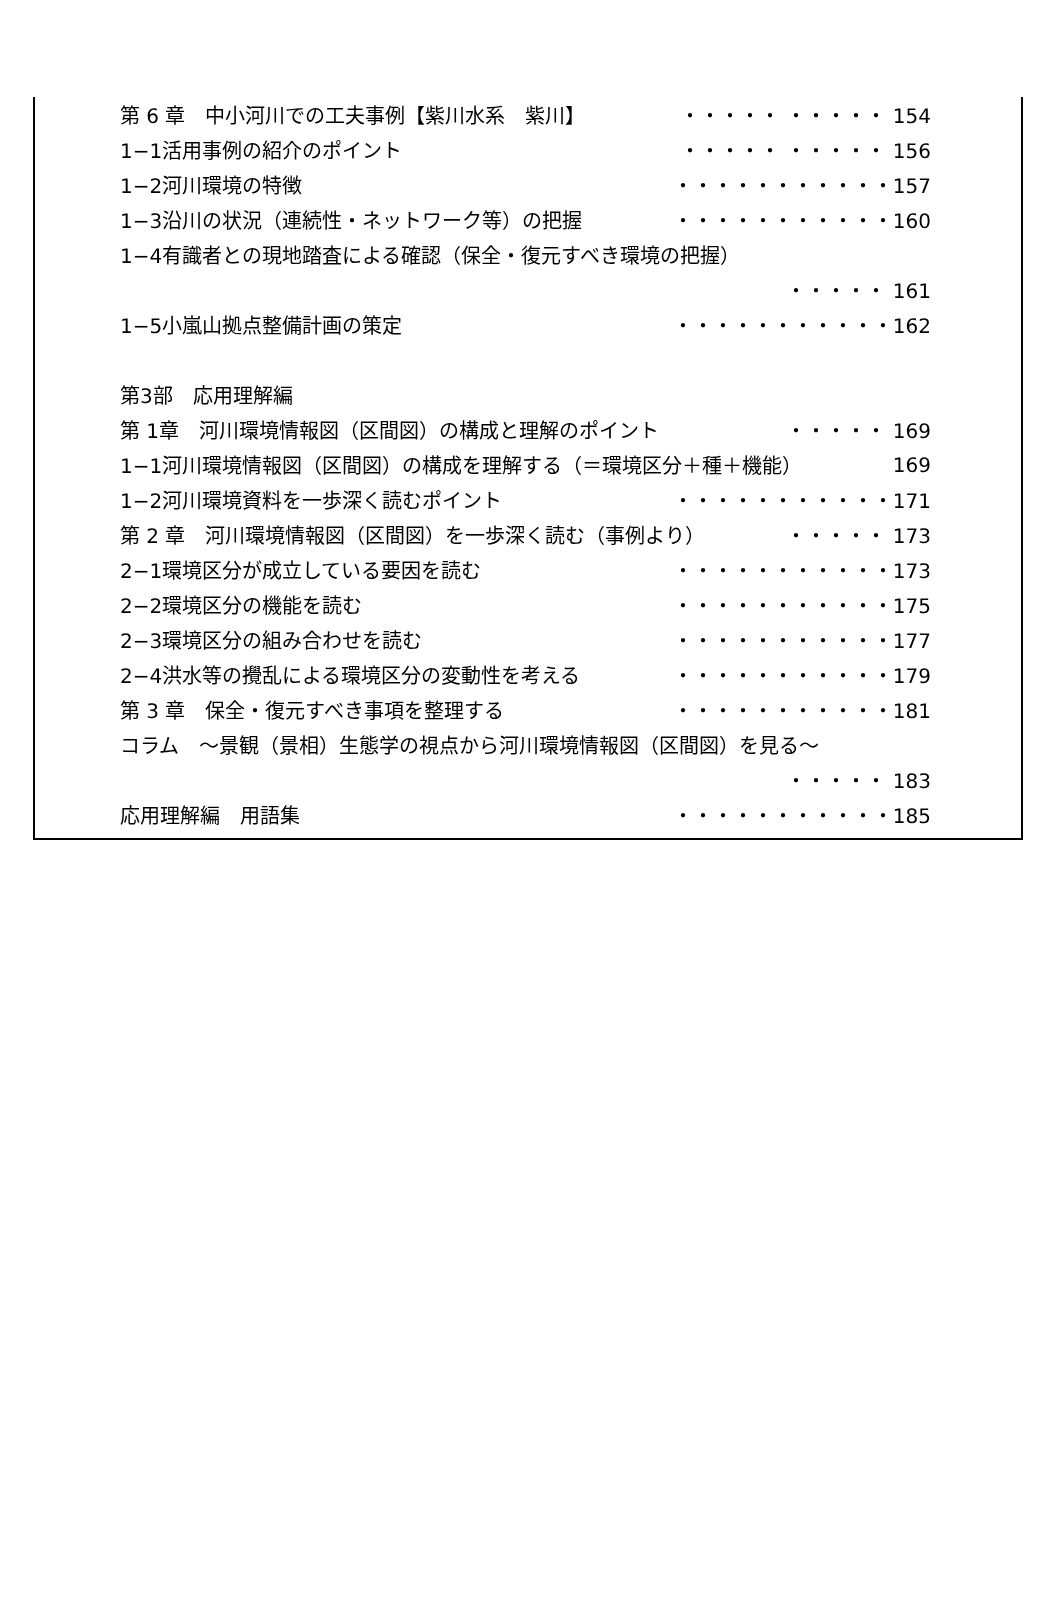第 6 章　中小河川での工夫事例【紫川水系　紫川】 ・・・・・ ・・・・・ 154
1−1活用事例の紹介のポイント ・・・・・ ・・・・・ 156
1−2河川環境の特徴 ・・・・・・・・・・・157
1−3沿川の状況（連続性・ネットワーク等）の把握 ・・・・・・・・・・・160
1−4有識者との現地踏査による確認（保全・復元すべき環境の把握）
・・・・・ 161
1−5小嵐山拠点整備計画の策定 ・・・・・・・・・・・162
第3部　応用理解編
第 1章　河川環境情報図（区間図）の構成と理解のポイント ・・・・・ 169
1−1河川環境情報図（区間図）の構成を理解する（＝環境区分＋種＋機能） 169
1−2河川環境資料を一歩深く読むポイント ・・・・・・・・・・・171
第 2 章　河川環境情報図（区間図）を一歩深く読む（事例より） ・・・・・ 173
2−1環境区分が成立している要因を読む ・・・・・・・・・・・173
2−2環境区分の機能を読む ・・・・・・・・・・・175
2−3環境区分の組み合わせを読む ・・・・・・・・・・・177
2−4洪水等の攪乱による環境区分の変動性を考える ・・・・・・・・・・・179
第 3 章　保全・復元すべき事項を整理する ・・・・・・・・・・・181
コラム　～景観（景相）生態学の視点から河川環境情報図（区間図）を見る～
・・・・・ 183
応用理解編　用語集 ・・・・・・・・・・・185